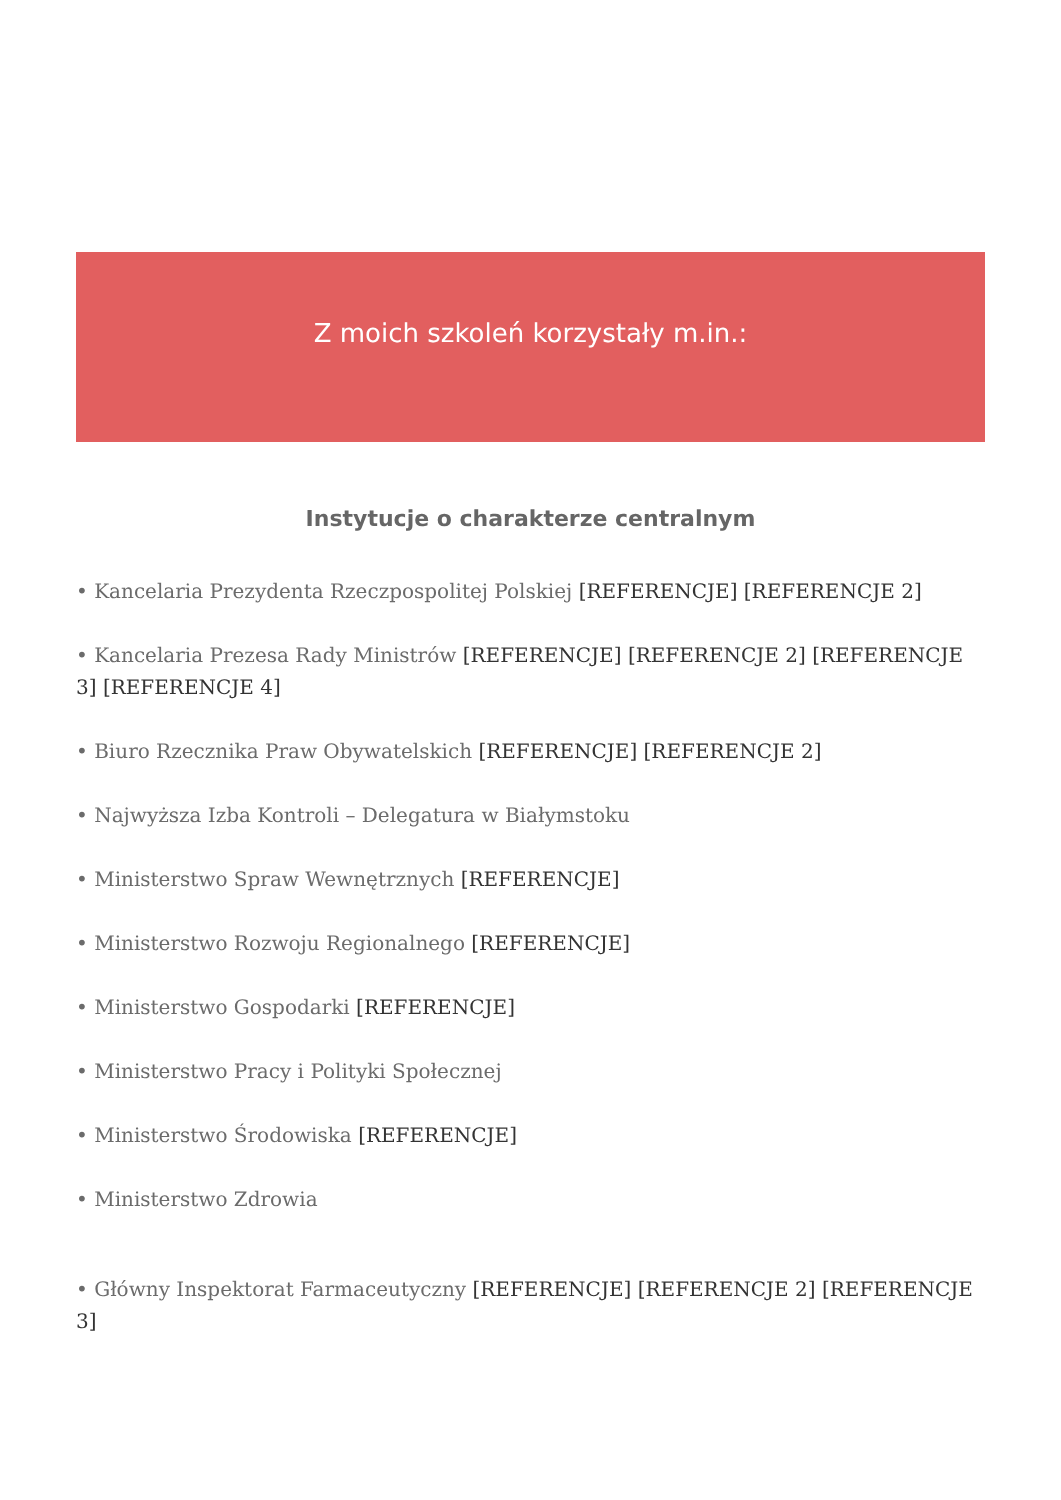Z moich szkoleń korzystały m.in.:
Instytucje o charakterze centralnym
• Kancelaria Prezydenta Rzeczpospolitej Polskiej [REFERENCJE] [REFERENCJE 2]
• Kancelaria Prezesa Rady Ministrów [REFERENCJE] [REFERENCJE 2] [REFERENCJE 3] [REFERENCJE 4]
• Biuro Rzecznika Praw Obywatelskich [REFERENCJE] [REFERENCJE 2]
• Najwyższa Izba Kontroli – Delegatura w Białymstoku
• Ministerstwo Spraw Wewnętrznych [REFERENCJE]
• Ministerstwo Rozwoju Regionalnego [REFERENCJE]
• Ministerstwo Gospodarki [REFERENCJE]
• Ministerstwo Pracy i Polityki Społecznej
• Ministerstwo Środowiska [REFERENCJE]
• Ministerstwo Zdrowia
• Główny Inspektorat Farmaceutyczny [REFERENCJE] [REFERENCJE 2] [REFERENCJE 3]